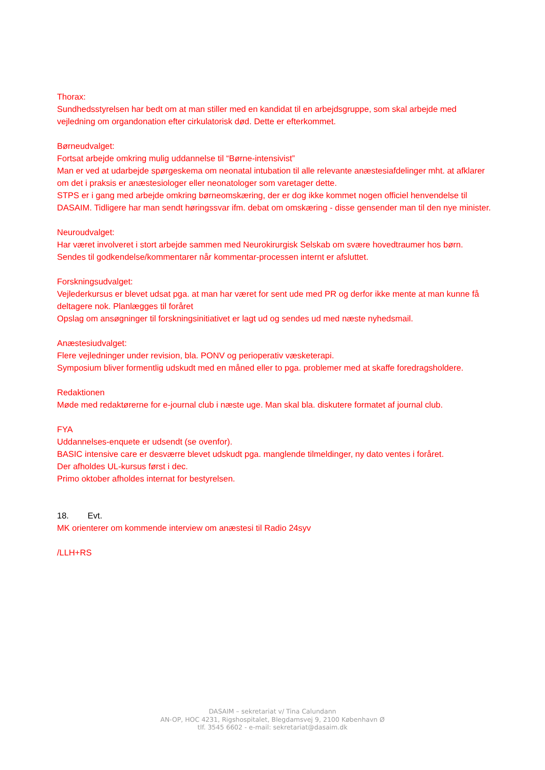Thorax:
Sundhedsstyrelsen har bedt om at man stiller med en kandidat til en arbejdsgruppe, som skal arbejde med vejledning om organdonation efter cirkulatorisk død. Dette er efterkommet.
Børneudvalget:
Fortsat arbejde omkring mulig uddannelse til “Børne-intensivist”
Man er ved at udarbejde spørgeskema om neonatal intubation til alle relevante anæstesiafdelinger mht. at afklarer om det i praksis er anæstesiologer eller neonatologer som varetager dette.
STPS er i gang med arbejde omkring børneomskæring, der er dog ikke kommet nogen officiel henvendelse til DASAIM. Tidligere har man sendt høringssvar ifm. debat om omskæring - disse gensender man til den nye minister.
Neuroudvalget:
Har været involveret i stort arbejde sammen med Neurokirurgisk Selskab om svære hovedtraumer hos børn. Sendes til godkendelse/kommentarer når kommentar-processen internt er afsluttet.
Forskningsudvalget:
Vejlederkursus er blevet udsat pga. at man har været for sent ude med PR og derfor ikke mente at man kunne få deltagere nok. Planlægges til foråret
Opslag om ansøgninger til forskningsinitiativet er lagt ud og sendes ud med næste nyhedsmail.
Anæstesiudvalget:
Flere vejledninger under revision, bla. PONV og perioperativ væsketerapi.
Symposium bliver formentlig udskudt med en måned eller to pga. problemer med at skaffe foredragsholdere.
Redaktionen
Møde med redaktørerne for e-journal club i næste uge. Man skal bla. diskutere formatet af journal club.
FYA
Uddannelses-enquete er udsendt (se ovenfor).
BASIC intensive care er desværre blevet udskudt pga. manglende tilmeldinger, ny dato ventes i foråret.
Der afholdes UL-kursus først i dec.
Primo oktober afholdes internat for bestyrelsen.
18. Evt.
MK orienterer om kommende interview om anæstesi til Radio 24syv
/LLH+RS
DASAIM – sekretariat v/ Tina Calundann
AN-OP, HOC 4231, Rigshospitalet, Blegdamsvej 9, 2100 København Ø
tlf. 3545 6602 - e-mail: sekretariat@dasaim.dk